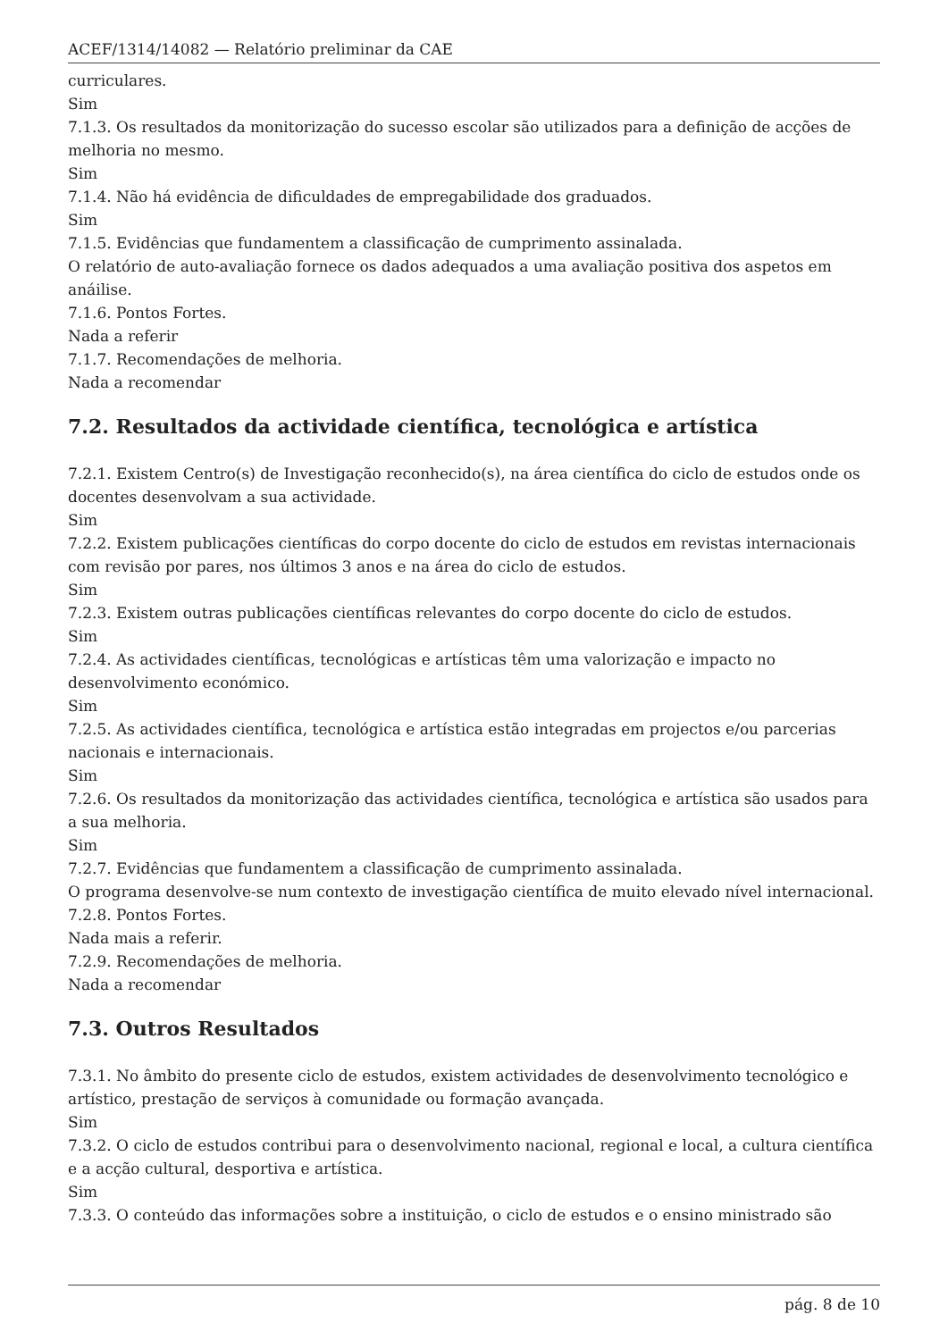ACEF/1314/14082 — Relatório preliminar da CAE
curriculares.
Sim
7.1.3. Os resultados da monitorização do sucesso escolar são utilizados para a definição de acções de melhoria no mesmo.
Sim
7.1.4. Não há evidência de dificuldades de empregabilidade dos graduados.
Sim
7.1.5. Evidências que fundamentem a classificação de cumprimento assinalada.
O relatório de auto-avaliação fornece os dados adequados a uma avaliação positiva dos aspetos em anáilise.
7.1.6. Pontos Fortes.
Nada a referir
7.1.7. Recomendações de melhoria.
Nada a recomendar
7.2. Resultados da actividade científica, tecnológica e artística
7.2.1. Existem Centro(s) de Investigação reconhecido(s), na área científica do ciclo de estudos onde os docentes desenvolvam a sua actividade.
Sim
7.2.2. Existem publicações científicas do corpo docente do ciclo de estudos em revistas internacionais com revisão por pares, nos últimos 3 anos e na área do ciclo de estudos.
Sim
7.2.3. Existem outras publicações científicas relevantes do corpo docente do ciclo de estudos.
Sim
7.2.4. As actividades científicas, tecnológicas e artísticas têm uma valorização e impacto no desenvolvimento económico.
Sim
7.2.5. As actividades científica, tecnológica e artística estão integradas em projectos e/ou parcerias nacionais e internacionais.
Sim
7.2.6. Os resultados da monitorização das actividades científica, tecnológica e artística são usados para a sua melhoria.
Sim
7.2.7. Evidências que fundamentem a classificação de cumprimento assinalada.
O programa desenvolve-se num contexto de investigação científica de muito elevado nível internacional.
7.2.8. Pontos Fortes.
Nada mais a referir.
7.2.9. Recomendações de melhoria.
Nada a recomendar
7.3. Outros Resultados
7.3.1. No âmbito do presente ciclo de estudos, existem actividades de desenvolvimento tecnológico e artístico, prestação de serviços à comunidade ou formação avançada.
Sim
7.3.2. O ciclo de estudos contribui para o desenvolvimento nacional, regional e local, a cultura científica e a acção cultural, desportiva e artística.
Sim
7.3.3. O conteúdo das informações sobre a instituição, o ciclo de estudos e o ensino ministrado são
pág. 8 de 10